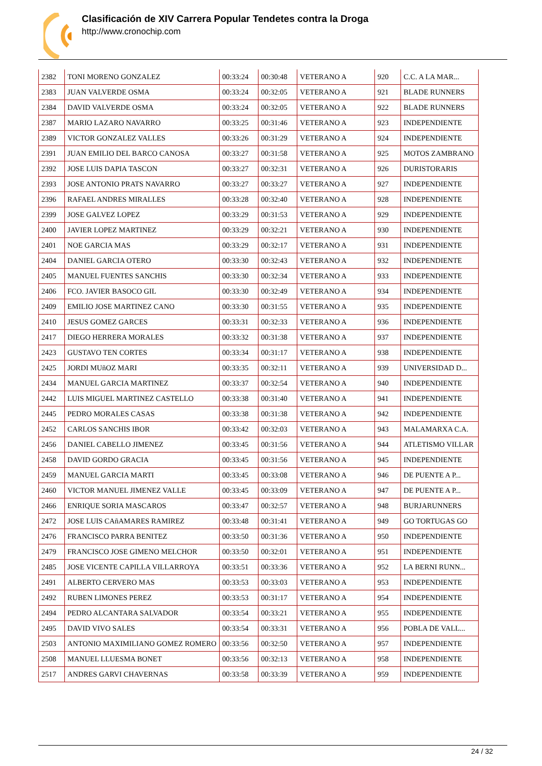Clasificación de XIV Carrera Popular Tendetes contra la Droga
http://www.cronochip.com
| 2382 | TONI MORENO GONZALEZ | 00:33:24 | 00:30:48 | VETERANO A | 920 | C.C. A LA MAR... |
| 2383 | JUAN VALVERDE OSMA | 00:33:24 | 00:32:05 | VETERANO A | 921 | BLADE RUNNERS |
| 2384 | DAVID VALVERDE OSMA | 00:33:24 | 00:32:05 | VETERANO A | 922 | BLADE RUNNERS |
| 2387 | MARIO LAZARO NAVARRO | 00:33:25 | 00:31:46 | VETERANO A | 923 | INDEPENDIENTE |
| 2389 | VICTOR GONZALEZ VALLES | 00:33:26 | 00:31:29 | VETERANO A | 924 | INDEPENDIENTE |
| 2391 | JUAN EMILIO DEL BARCO CANOSA | 00:33:27 | 00:31:58 | VETERANO A | 925 | MOTOS ZAMBRANO |
| 2392 | JOSE LUIS DAPIA TASCON | 00:33:27 | 00:32:31 | VETERANO A | 926 | DURISTORARIS |
| 2393 | JOSE ANTONIO PRATS NAVARRO | 00:33:27 | 00:33:27 | VETERANO A | 927 | INDEPENDIENTE |
| 2396 | RAFAEL ANDRES MIRALLES | 00:33:28 | 00:32:40 | VETERANO A | 928 | INDEPENDIENTE |
| 2399 | JOSE GALVEZ LOPEZ | 00:33:29 | 00:31:53 | VETERANO A | 929 | INDEPENDIENTE |
| 2400 | JAVIER LOPEZ MARTINEZ | 00:33:29 | 00:32:21 | VETERANO A | 930 | INDEPENDIENTE |
| 2401 | NOE GARCIA MAS | 00:33:29 | 00:32:17 | VETERANO A | 931 | INDEPENDIENTE |
| 2404 | DANIEL GARCIA OTERO | 00:33:30 | 00:32:43 | VETERANO A | 932 | INDEPENDIENTE |
| 2405 | MANUEL FUENTES SANCHIS | 00:33:30 | 00:32:34 | VETERANO A | 933 | INDEPENDIENTE |
| 2406 | FCO. JAVIER BASOCO GIL | 00:33:30 | 00:32:49 | VETERANO A | 934 | INDEPENDIENTE |
| 2409 | EMILIO JOSE MARTINEZ CANO | 00:33:30 | 00:31:55 | VETERANO A | 935 | INDEPENDIENTE |
| 2410 | JESUS GOMEZ GARCES | 00:33:31 | 00:32:33 | VETERANO A | 936 | INDEPENDIENTE |
| 2417 | DIEGO HERRERA MORALES | 00:33:32 | 00:31:38 | VETERANO A | 937 | INDEPENDIENTE |
| 2423 | GUSTAVO TEN CORTES | 00:33:34 | 00:31:17 | VETERANO A | 938 | INDEPENDIENTE |
| 2425 | JORDI MUñOZ MARI | 00:33:35 | 00:32:11 | VETERANO A | 939 | UNIVERSIDAD D... |
| 2434 | MANUEL GARCIA MARTINEZ | 00:33:37 | 00:32:54 | VETERANO A | 940 | INDEPENDIENTE |
| 2442 | LUIS MIGUEL MARTINEZ CASTELLO | 00:33:38 | 00:31:40 | VETERANO A | 941 | INDEPENDIENTE |
| 2445 | PEDRO MORALES CASAS | 00:33:38 | 00:31:38 | VETERANO A | 942 | INDEPENDIENTE |
| 2452 | CARLOS SANCHIS IBOR | 00:33:42 | 00:32:03 | VETERANO A | 943 | MALAMARXA C.A. |
| 2456 | DANIEL CABELLO JIMENEZ | 00:33:45 | 00:31:56 | VETERANO A | 944 | ATLETISMO VILLAR |
| 2458 | DAVID GORDO GRACIA | 00:33:45 | 00:31:56 | VETERANO A | 945 | INDEPENDIENTE |
| 2459 | MANUEL GARCIA MARTI | 00:33:45 | 00:33:08 | VETERANO A | 946 | DE PUENTE A P... |
| 2460 | VICTOR MANUEL JIMENEZ VALLE | 00:33:45 | 00:33:09 | VETERANO A | 947 | DE PUENTE A P... |
| 2466 | ENRIQUE SORIA MASCAROS | 00:33:47 | 00:32:57 | VETERANO A | 948 | BURJARUNNERS |
| 2472 | JOSE LUIS CAñAMARES RAMIREZ | 00:33:48 | 00:31:41 | VETERANO A | 949 | GO TORTUGAS GO |
| 2476 | FRANCISCO PARRA BENITEZ | 00:33:50 | 00:31:36 | VETERANO A | 950 | INDEPENDIENTE |
| 2479 | FRANCISCO JOSE GIMENO MELCHOR | 00:33:50 | 00:32:01 | VETERANO A | 951 | INDEPENDIENTE |
| 2485 | JOSE VICENTE CAPILLA VILLARROYA | 00:33:51 | 00:33:36 | VETERANO A | 952 | LA BERNI RUNN... |
| 2491 | ALBERTO CERVERO MAS | 00:33:53 | 00:33:03 | VETERANO A | 953 | INDEPENDIENTE |
| 2492 | RUBEN LIMONES PEREZ | 00:33:53 | 00:31:17 | VETERANO A | 954 | INDEPENDIENTE |
| 2494 | PEDRO ALCANTARA SALVADOR | 00:33:54 | 00:33:21 | VETERANO A | 955 | INDEPENDIENTE |
| 2495 | DAVID VIVO SALES | 00:33:54 | 00:33:31 | VETERANO A | 956 | POBLA DE VALL... |
| 2503 | ANTONIO MAXIMILIANO GOMEZ ROMERO | 00:33:56 | 00:32:50 | VETERANO A | 957 | INDEPENDIENTE |
| 2508 | MANUEL LLUESMA BONET | 00:33:56 | 00:32:13 | VETERANO A | 958 | INDEPENDIENTE |
| 2517 | ANDRES GARVI CHAVERNAS | 00:33:58 | 00:33:39 | VETERANO A | 959 | INDEPENDIENTE |
24 / 32